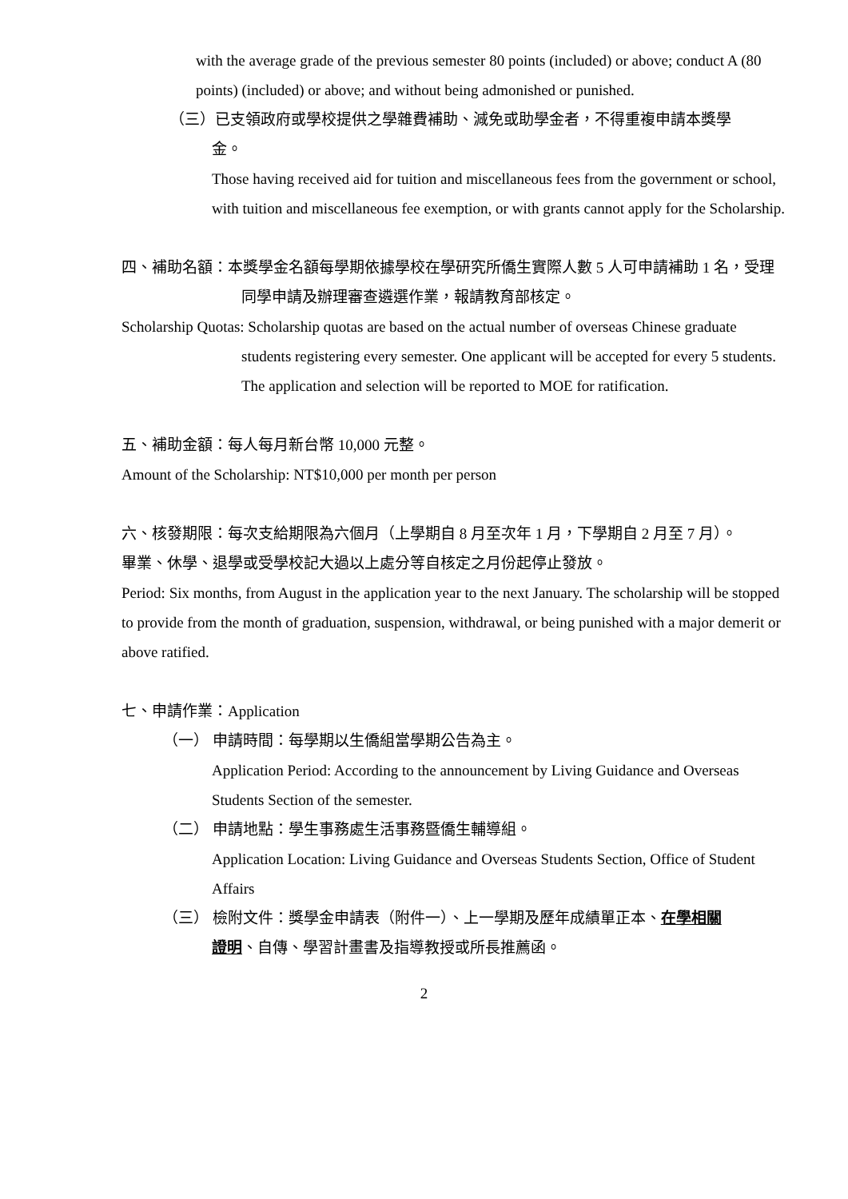with the average grade of the previous semester 80 points (included) or above; conduct A (80 points) (included) or above; and without being admonished or punished.
（三）已支領政府或學校提供之學雜費補助、減免或助學金者，不得重複申請本獎學
金。
Those having received aid for tuition and miscellaneous fees from the government or school, with tuition and miscellaneous fee exemption, or with grants cannot apply for the Scholarship.
四、補助名額：本獎學金名額每學期依據學校在學研究所僑生實際人數 5 人可申請補助 1 名，受理同學申請及辦理審查遴選作業，報請教育部核定。
Scholarship Quotas: Scholarship quotas are based on the actual number of overseas Chinese graduate students registering every semester. One applicant will be accepted for every 5 students. The application and selection will be reported to MOE for ratification.
五、補助金額：每人每月新台幣 10,000 元整。
Amount of the Scholarship: NT$10,000 per month per person
六、核發期限：每次支給期限為六個月（上學期自 8 月至次年 1 月，下學期自 2 月至 7 月）。
畢業、休學、退學或受學校記大過以上處分等自核定之月份起停止發放。
Period: Six months, from August in the application year to the next January. The scholarship will be stopped to provide from the month of graduation, suspension, withdrawal, or being punished with a major demerit or above ratified.
七、申請作業：Application
（一） 申請時間：每學期以生僑組當學期公告為主。
Application Period: According to the announcement by Living Guidance and Overseas Students Section of the semester.
（二） 申請地點：學生事務處生活事務暨僑生輔導組。
Application Location: Living Guidance and Overseas Students Section, Office of Student Affairs
（三） 檢附文件：獎學金申請表（附件一）、上一學期及歷年成績單正本、在學相關
證明、自傳、學習計畫書及指導教授或所長推薦函。
2